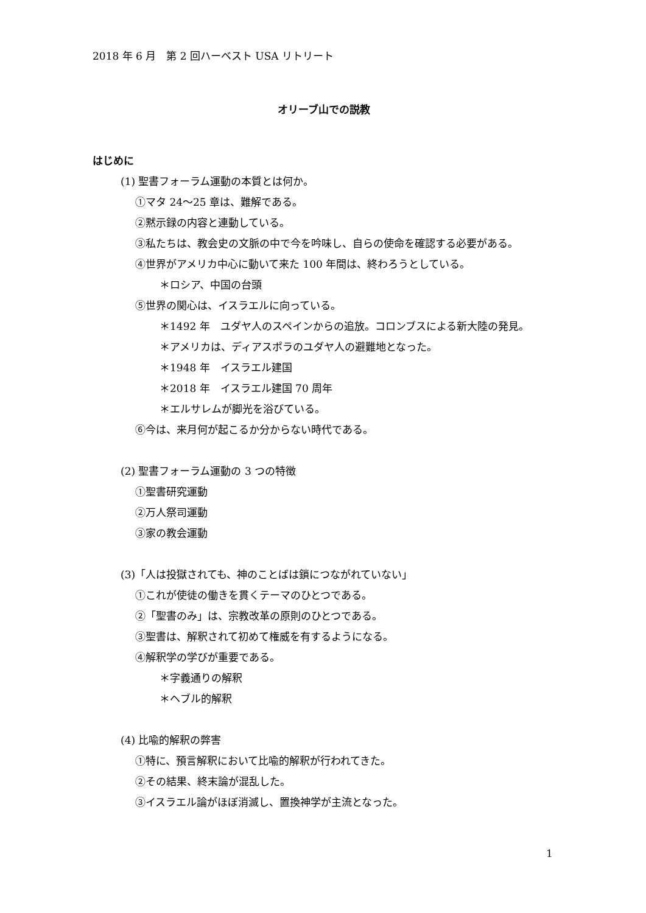2018 年 6 月　第 2 回ハーベスト USA リトリート
オリーブ山での説教
はじめに
(1) 聖書フォーラム運動の本質とは何か。
①マタ 24～25 章は、難解である。
②黙示録の内容と連動している。
③私たちは、教会史の文脈の中で今を吟味し、自らの使命を確認する必要がある。
④世界がアメリカ中心に動いて来た 100 年間は、終わろうとしている。
＊ロシア、中国の台頭
⑤世界の関心は、イスラエルに向っている。
＊1492 年　ユダヤ人のスペインからの追放。コロンブスによる新大陸の発見。
＊アメリカは、ディアスポラのユダヤ人の避難地となった。
＊1948 年　イスラエル建国
＊2018 年　イスラエル建国 70 周年
＊エルサレムが脚光を浴びている。
⑥今は、来月何が起こるか分からない時代である。
(2) 聖書フォーラム運動の 3 つの特徴
①聖書研究運動
②万人祭司運動
③家の教会運動
(3)「人は投獄されても、神のことばは鎖につながれていない」
①これが使徒の働きを貫くテーマのひとつである。
②「聖書のみ」は、宗教改革の原則のひとつである。
③聖書は、解釈されて初めて権威を有するようになる。
④解釈学の学びが重要である。
＊字義通りの解釈
＊ヘブル的解釈
(4) 比喩的解釈の弊害
①特に、預言解釈において比喩的解釈が行われてきた。
②その結果、終末論が混乱した。
③イスラエル論がほぼ消滅し、置換神学が主流となった。
1